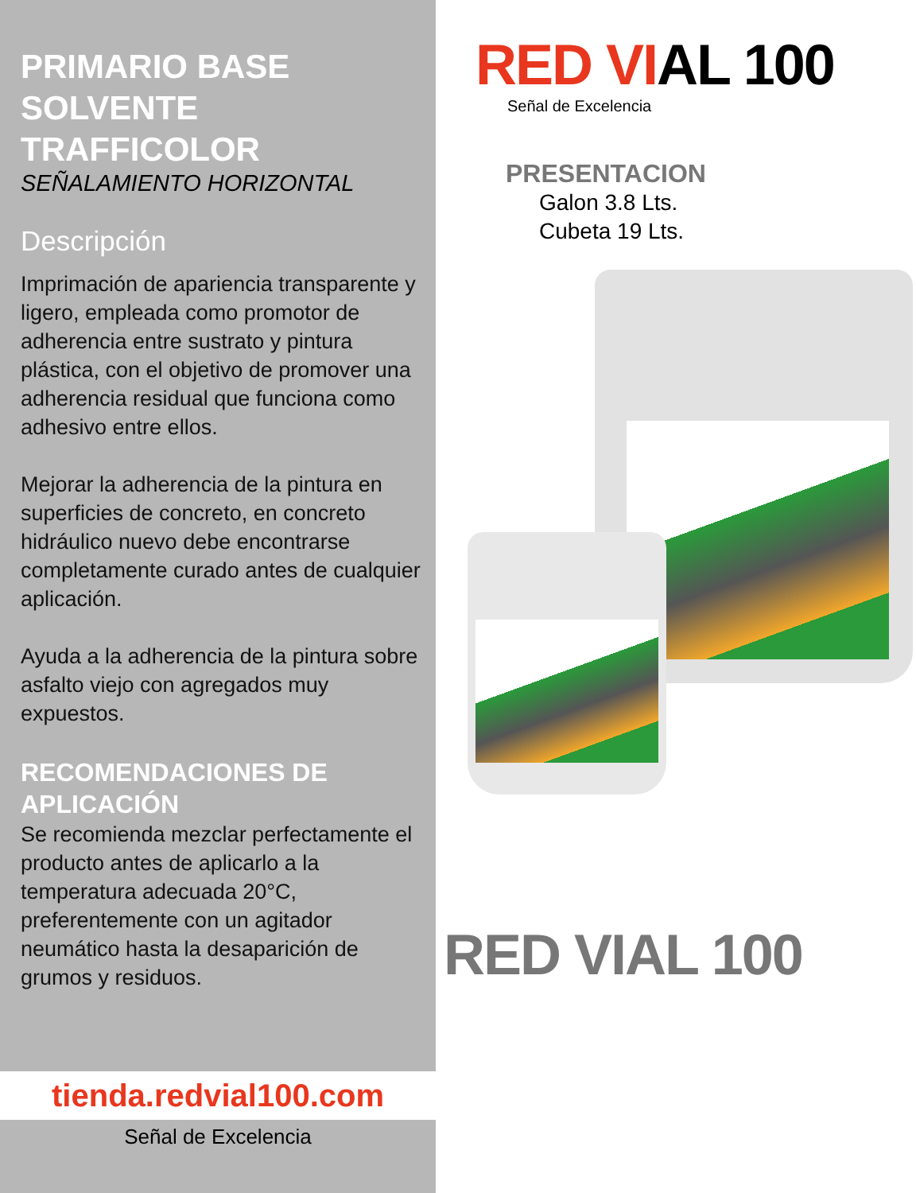PRIMARIO BASE SOLVENTE TRAFFICOLOR
SEÑALAMIENTO HORIZONTAL
Descripción
Imprimación de apariencia transparente y ligero, empleada como promotor de adherencia entre sustrato y pintura plástica, con el objetivo de promover una adherencia residual que funciona como adhesivo entre ellos.
Mejorar la adherencia de la pintura en superficies de concreto, en concreto hidráulico nuevo debe encontrarse completamente curado antes de cualquier aplicación.
Ayuda a la adherencia de la pintura sobre asfalto viejo con agregados muy expuestos.
RECOMENDACIONES DE APLICACIÓN
Se recomienda mezclar perfectamente el producto antes de aplicarlo a la temperatura adecuada 20°C, preferentemente con un agitador neumático hasta la desaparición de grumos y residuos.
tienda.redvial100.com
Señal de Excelencia
RED VIAL 100
Señal de Excelencia
PRESENTACION
Galon 3.8 Lts.
Cubeta 19 Lts.
RED VIAL 100